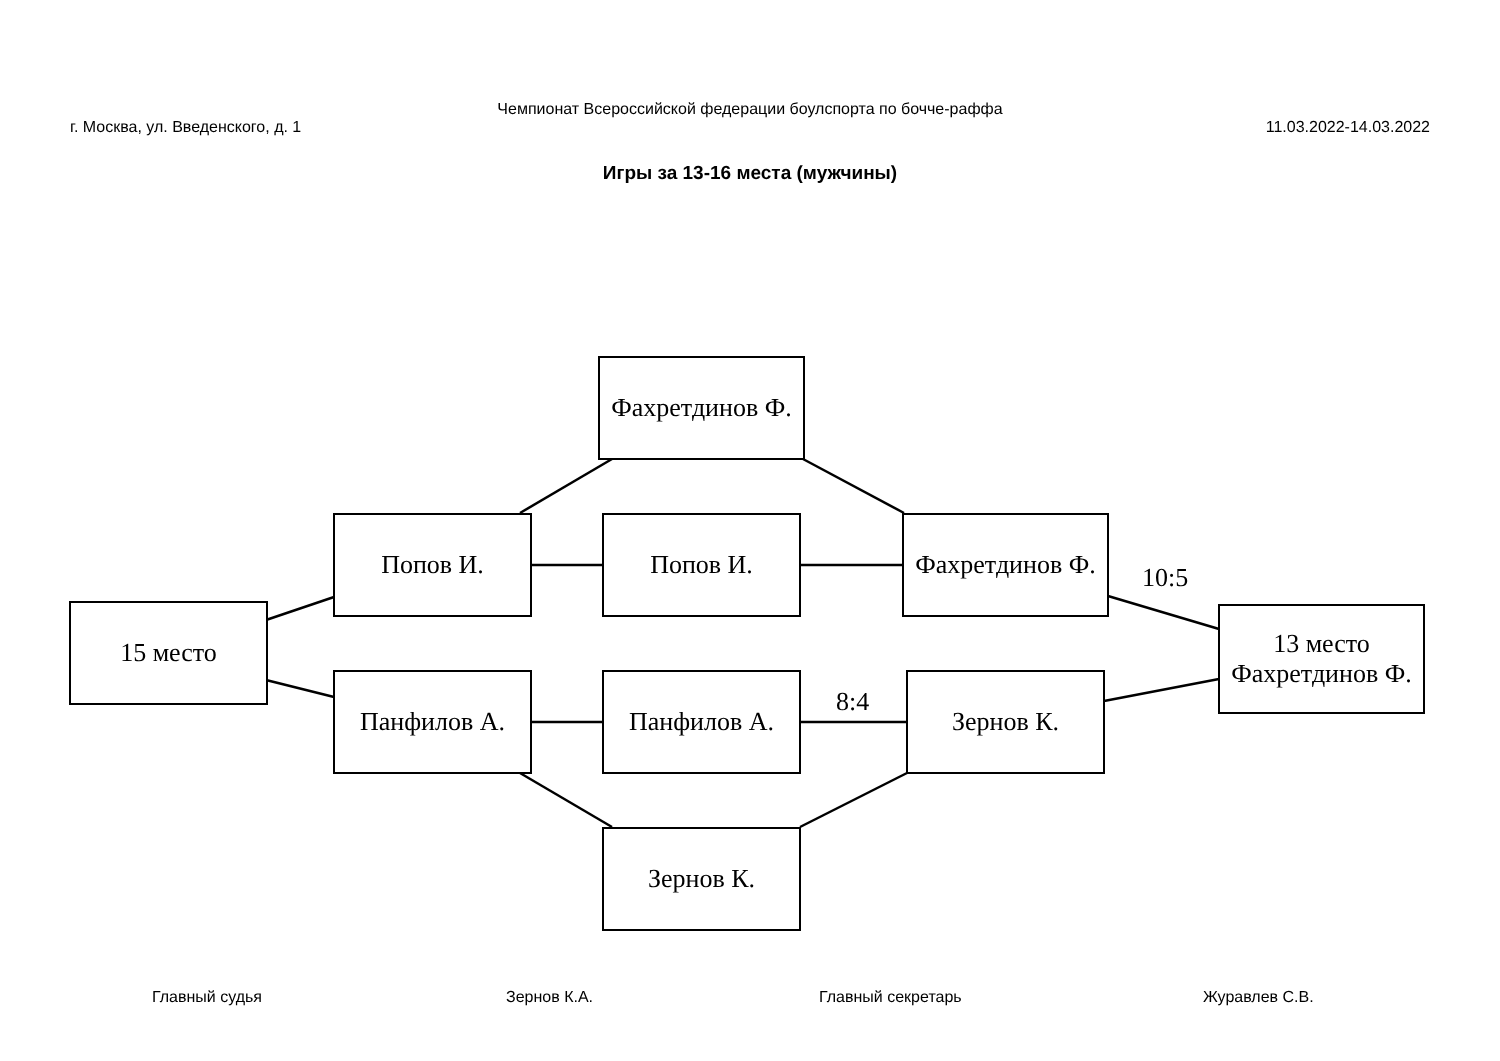Чемпионат Всероссийской федерации боулспорта по бочче-раффа
г. Москва, ул. Введенского, д. 1 11.03.2022-14.03.2022
Игры за 13-16 места (мужчины)
Фахретдинов Ф.
Попов И. Попов И.
Фахретдинов Ф.
10:5
15 место
13 место
Фахретдинов Ф.
Панфилов А. Панфилов А.
8:4
Зернов К.
Зернов К.
Главный судья Зернов К.А. Главный секретарь Журавлев С.В.